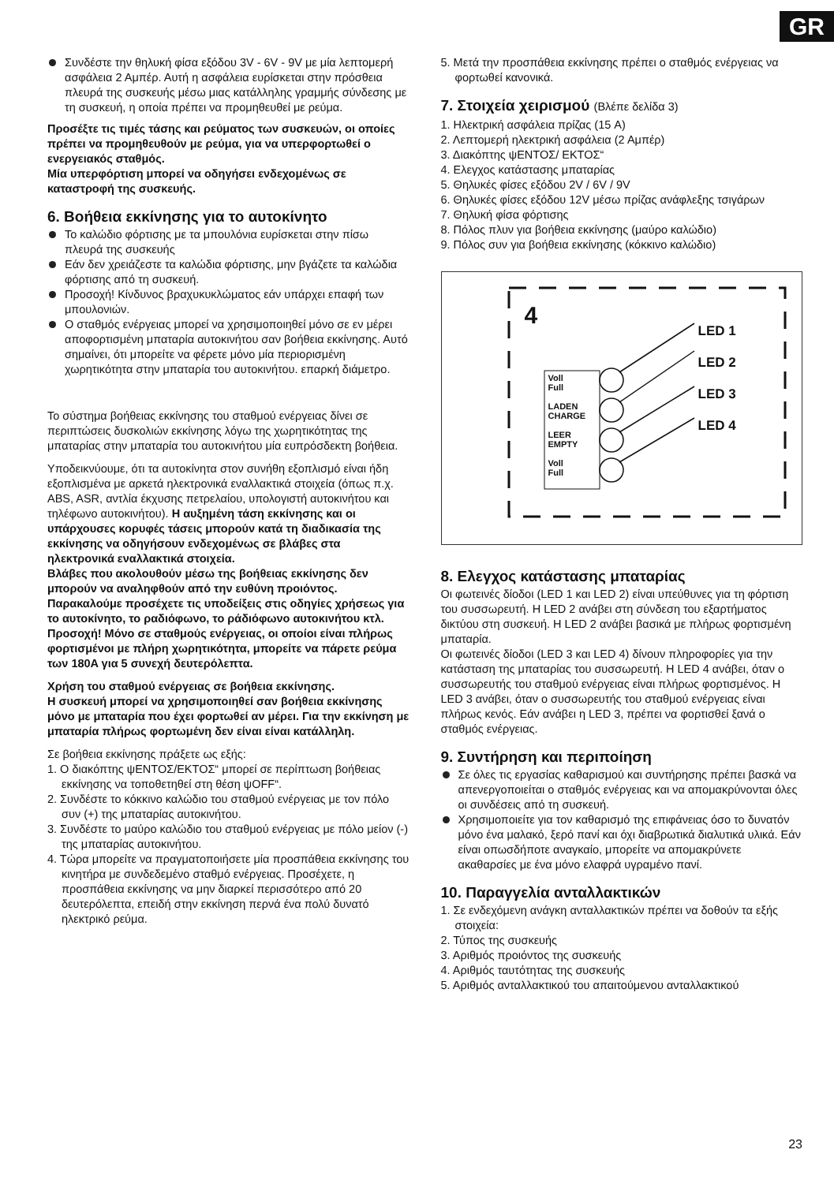GR
Συνδέστε την θηλυκή φίσα εξόδου 3V - 6V - 9V με μία λεπτομερή ασφάλεια 2 Αμπέρ. Αυτή η ασφάλεια ευρίσκεται στην πρόσθεια πλευρά της συσκευής μέσω μιας κατάλληλης γραμμής σύνδεσης με τη συσκευή, η οποία πρέπει να προμηθευθεί με ρεύμα.
Προσέξτε τις τιμές τάσης και ρεύματος των συσκευών, οι οποίες πρέπει να προμηθευθούν με ρεύμα, για να υπερφορτωθεί ο ενεργειακός σταθμός.
Μία υπερφόρτιση μπορεί να οδηγήσει ενδεχομένως σε καταστροφή της συσκευής.
6. Βοήθεια εκκίνησης για το αυτοκίνητο
Το καλώδιο φόρτισης με τα μπουλόνια ευρίσκεται στην πίσω πλευρά της συσκευής
Εάν δεν χρειάζεστε τα καλώδια φόρτισης, μην βγάζετε τα καλώδια φόρτισης από τη συσκευή.
Προσοχή! Κίνδυνος βραχυκυκλώματος εάν υπάρχει επαφή των μπουλονιών.
Ο σταθμός ενέργειας μπορεί να χρησιμοποιηθεί μόνο σε εν μέρει αποφορτισμένη μπαταρία αυτοκινήτου σαν βοήθεια εκκίνησης. Αυτό σημαίνει, ότι μπορείτε να φέρετε μόνο μία περιορισμένη χωρητικότητα στην μπαταρία του αυτοκινήτου. επαρκή διάμετρο.
Το σύστημα βοήθειας εκκίνησης του σταθμού ενέργειας δίνει σε περιπτώσεις δυσκολιών εκκίνησης λόγω της χωρητικότητας της μπαταρίας στην μπαταρία του αυτοκινήτου μία ευπρόσδεκτη βοήθεια.
Υποδεικνύουμε, ότι τα αυτοκίνητα στον συνήθη εξοπλισμό είναι ήδη εξοπλισμένα με αρκετά ηλεκτρονικά εναλλακτικά στοιχεία (όπως π.χ. ABS, ASR, αντλία έκχυσης πετρελαίου, υπολογιστή αυτοκινήτου και τηλέφωνο αυτοκινήτου). Η αυξημένη τάση εκκίνησης και οι υπάρχουσες κορυφές τάσεις μπορούν κατά τη διαδικασία της εκκίνησης να οδηγήσουν ενδεχομένως σε βλάβες στα ηλεκτρονικά εναλλακτικά στοιχεία.
Βλάβες που ακολουθούν μέσω της βοήθειας εκκίνησης δεν μπορούν να αναληφθούν από την ευθύνη προιόντος. Παρακαλούμε προσέχετε τις υποδείξεις στις οδηγίες χρήσεως για το αυτοκίνητο, το ραδιόφωνο, το ράδιόφωνο αυτοκινήτου κτλ.
Προσοχή! Μόνο σε σταθμούς ενέργειας, οι οποίοι είναι πλήρως φορτισμένοι με πλήρη χωρητικότητα, μπορείτε να πάρετε ρεύμα των 180A για 5 συνεχή δευτερόλεπτα.
Χρήση του σταθμού ενέργειας σε βοήθεια εκκίνησης.
Η συσκευή μπορεί να χρησιμοποιηθεί σαν βοήθεια εκκίνησης μόνο με μπαταρία που έχει φορτωθεί αν μέρει. Για την εκκίνηση με μπαταρία πλήρως φορτωμένη δεν είναι είναι κατάλληλη.
Σε βοήθεια εκκίνησης πράξετε ως εξής:
1. Ο διακόπτης ψΕΝΤΟΣ/ΕΚΤΟΣ“ μπορεί σε περίπτωση βοήθειας εκκίνησης να τοποθετηθεί στη θέση ψOFF“.
2. Συνδέστε το κόκκινο καλώδιο του σταθμού ενέργειας με τον πόλο συν (+) της μπαταρίας αυτοκινήτου.
3. Συνδέστε το μαύρο καλώδιο του σταθμού ενέργειας με πόλο μείον (-) της μπαταρίας αυτοκινήτου.
4. Τώρα μπορείτε να πραγματοποιήσετε μία προσπάθεια εκκίνησης του κινητήρα με συνδεδεμένο σταθμό ενέργειας. Προσέχετε, η προσπάθεια εκκίνησης να μην διαρκεί περισσότερο από 20 δευτερόλεπτα, επειδή στην εκκίνηση περνά ένα πολύ δυνατό ηλεκτρικό ρεύμα.
5. Μετά την προσπάθεια εκκίνησης πρέπει ο σταθμός ενέργειας να φορτωθεί κανονικά.
7. Στοιχεία χειρισμού (Βλέπε δελίδα 3)
1. Ηλεκτρική ασφάλεια πρίζας (15 A)
2. Λεπτομερή ηλεκτρική ασφάλεια (2 Αμπέρ)
3. Διακόπτης ψΕΝΤΟΣ/ ΕΚΤΟΣ“
4. Ελεγχος κατάστασης μπαταρίας
5. Θηλυκές φίσες εξόδου 2V / 6V / 9V
6. Θηλυκές φίσες εξόδου 12V μέσω πρίζας ανάφλεξης τσιγάρων
7. Θηλυκή φίσα φόρτισης
8. Πόλος πλυν για βοήθεια εκκίνησης (μαύρο καλώδιο)
9. Πόλος συν για βοήθεια εκκίνησης (κόκκινο καλώδιο)
4
LED 1
LED 2
LED 3
LED 4
Voll
Full
LADEN
CHARGE
LEER
EMPTY
Voll
Full
8. Ελεγχος κατάστασης μπαταρίας
Οι φωτεινές δίοδοι (LED 1 και LED 2) είναι υπεύθυνες για τη φόρτιση του συσσωρευτή. Η LED 2 ανάβει στη σύνδεση του εξαρτήματος δικτύου στη συσκευή. Η LED 2 ανάβει βασικά με πλήρως φορτισμένη μπαταρία.
Οι φωτεινές δίοδοι (LED 3 και LED 4) δίνουν πληροφορίες για την κατάσταση της μπαταρίας του συσσωρευτή. Η LED 4 ανάβει, όταν ο συσσωρευτής του σταθμού ενέργειας είναι πλήρως φορτισμένος. Η LED 3 ανάβει, όταν ο συσσωρευτής του σταθμού ενέργειας είναι πλήρως κενός. Εάν ανάβει η LED 3, πρέπει να φορτισθεί ξανά ο σταθμός ενέργειας.
9. Συντήρηση και περιποίηση
Σε όλες τις εργασίας καθαρισμού και συντήρησης πρέπει βασκά να απενεργοποιείται ο σταθμός ενέργειας και να απομακρύνονται όλες οι συνδέσεις από τη συσκευή.
Χρησιμοποιείτε για τον καθαρισμό της επιφάνειας όσο το δυνατόν μόνο ένα μαλακό, ξερό πανί και όχι διαβρωτικά διαλυτικά υλικά. Εάν είναι οπωσδήποτε αναγκαίο, μπορείτε να απομακρύνετε ακαθαρσίες με ένα μόνο ελαφρά υγραμένο πανί.
10. Παραγγελία ανταλλακτικών
1. Σε ενδεχόμενη ανάγκη ανταλλακτικών πρέπει να δοθούν τα εξής στοιχεία:
2. Τύπος της συσκευής
3. Αριθμός προιόντος της συσκευής
4. Αριθμός ταυτότητας της συσκευής
5. Αριθμός ανταλλακτικού του απαιτούμενου ανταλλακτικού
23